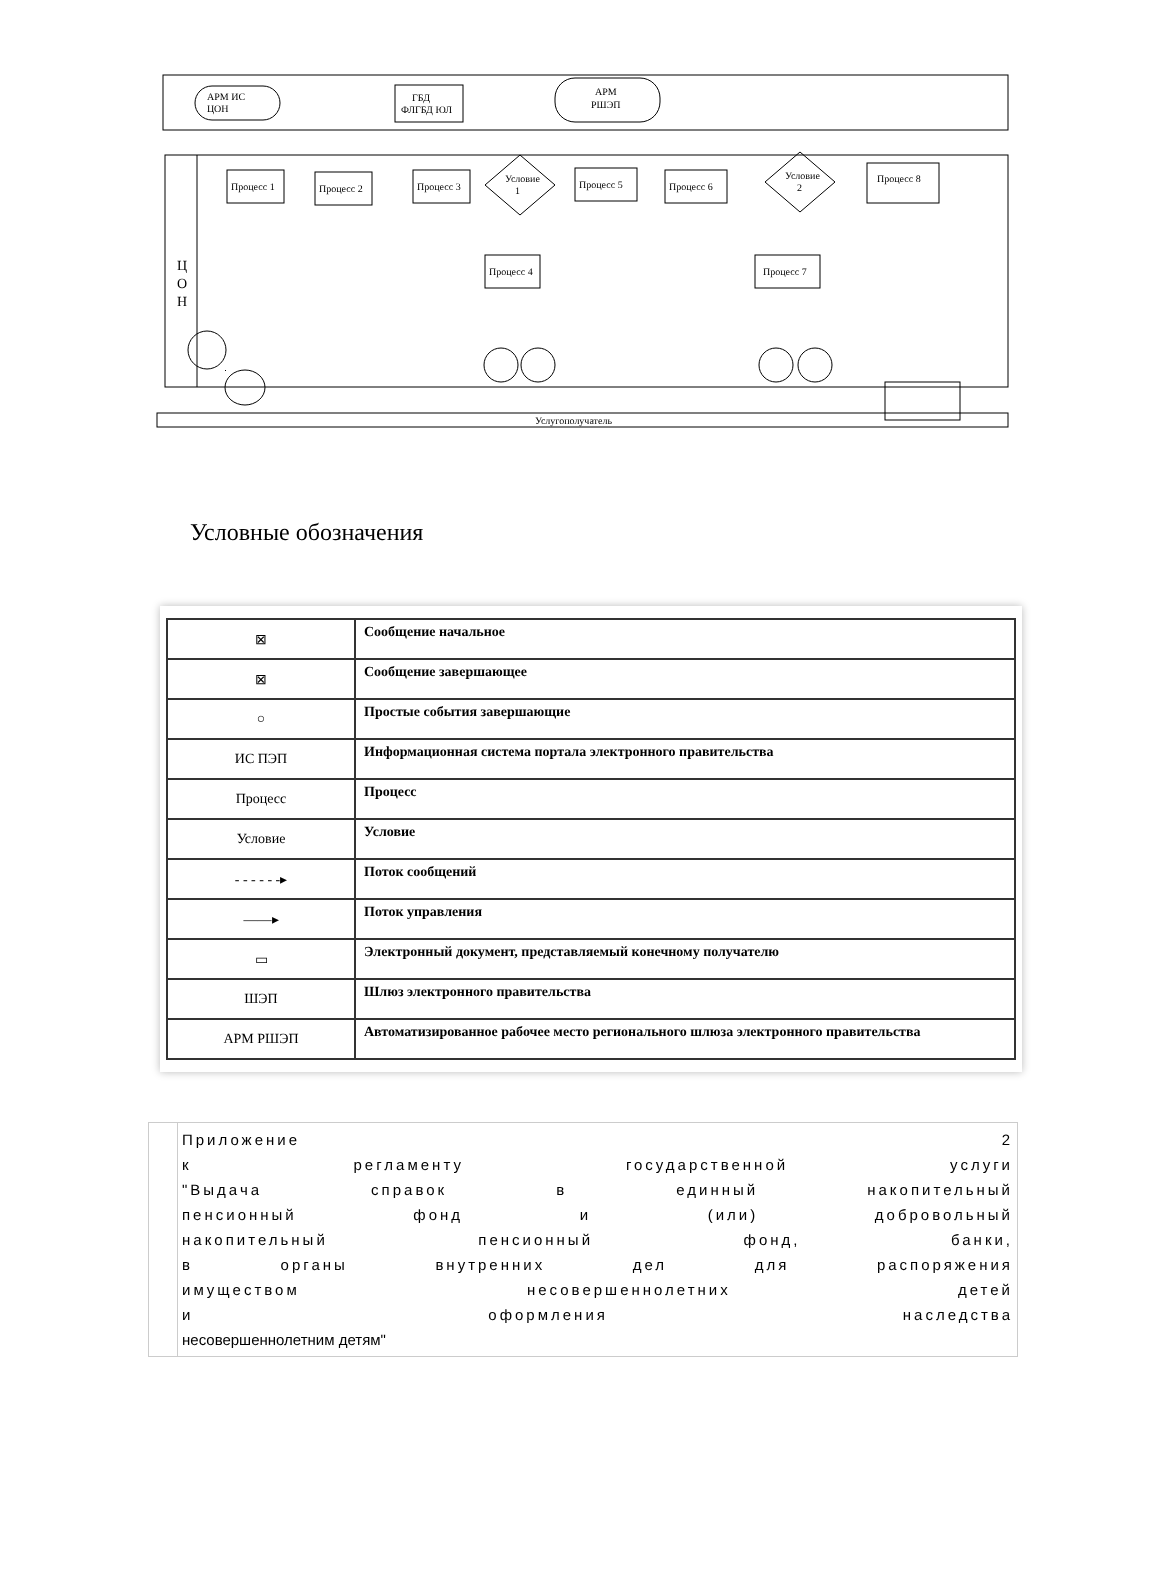Услугополучатель
Ц
О
Н
АРМ ИС
ЦОН
ГБД
ФЛГБД ЮЛ
АРМ
РШЭП
Процесс 1
Процесс 2
Процесс 3
Условие
1
Процесс 5
Процесс 6
Условие
2
Процесс 8
Процесс 4
Процесс 7
Условные обозначения
| ⊠ | Сообщение начальное |
| ⊠ | Сообщение завершающее |
| ○ | Простые события завершающие |
| ИС ПЭП | Информационная система портала электронного правительства |
| Процесс | Процесс |
| Условие | Условие |
| - - - - - -▸ | Поток сообщений |
| ——▸ | Поток управления |
| ▭ | Электронный документ, представляемый конечному получателю |
| ШЭП | Шлюз электронного правительства |
| АРМ РШЭП | Автоматизированное рабочее место регионального шлюза электронного правительства |
Приложение 2
к регламенту государственной услуги
"Выдача справок в единный накопительный
пенсионный фонд и (или) добровольный
накопительный пенсионный фонд, банки,
в органы внутренних дел для распоряжения
имуществом несовершеннолетних детей
и оформления наследства
несовершеннолетним детям"